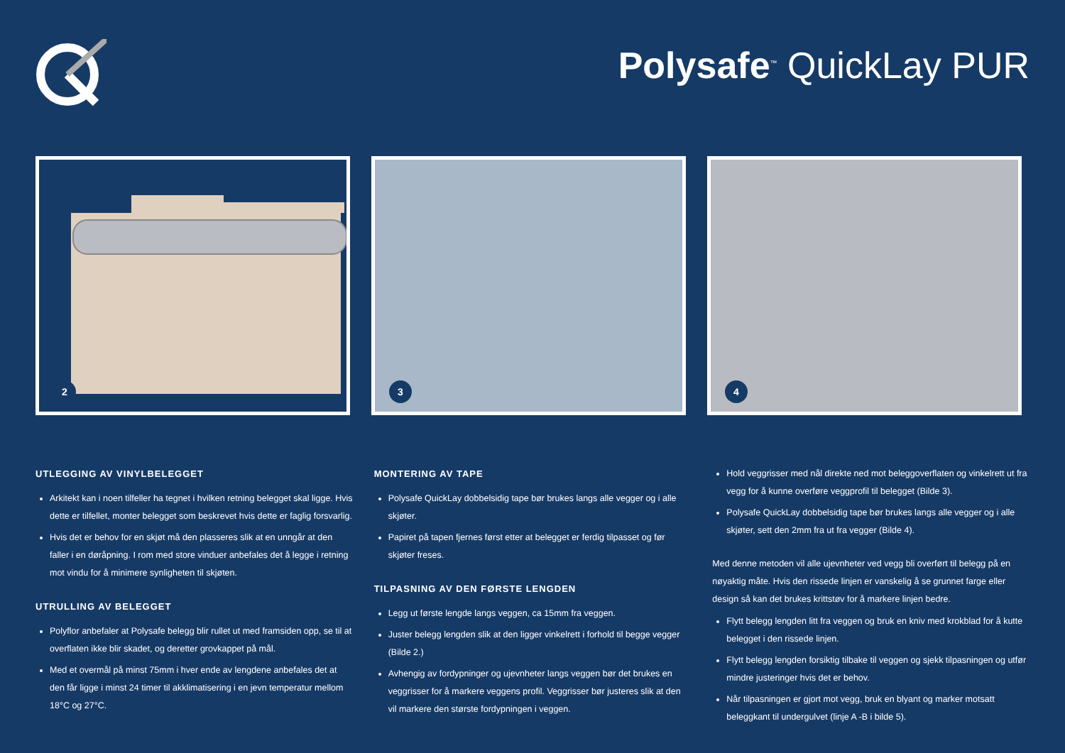Polysafe<sup>™</sup> QuickLay PUR
2
3
4
UTLEGGING AV VINYLBELEGGET
Arkitekt kan i noen tilfeller ha tegnet i hvilken retning belegget skal ligge. Hvis dette er tilfellet, monter belegget som beskrevet hvis dette er faglig forsvarlig.
Hvis det er behov for en skjøt må den plasseres slik at en unngår at den faller i en døråpning. I rom med store vinduer anbefales det å legge i retning mot vindu for å minimere synligheten til skjøten.
UTRULLING AV BELEGGET
Polyflor anbefaler at Polysafe belegg blir rullet ut med framsiden opp, se til at overflaten ikke blir skadet, og deretter grovkappet på mål.
Med et overmål på minst 75mm i hver ende av lengdene anbefales det at den får ligge i minst 24 timer til akklimatisering i en jevn temperatur mellom 18°C og 27°C.
MONTERING AV TAPE
Polysafe QuickLay dobbelsidig tape bør brukes langs alle vegger og i alle skjøter.
Papiret på tapen fjernes først etter at belegget er ferdig tilpasset og før skjøter freses.
TILPASNING AV DEN FØRSTE LENGDEN
Legg ut første lengde langs veggen, ca 15mm fra veggen.
Juster belegg lengden slik at den ligger vinkelrett i forhold til begge vegger (Bilde 2.)
Avhengig av fordypninger og ujevnheter langs veggen bør det brukes en veggrisser for å markere veggens profil. Veggrisser bør justeres slik at den vil markere den største fordypningen i veggen.
Hold veggrisser med nål direkte ned mot beleggoverflaten og vinkelrett ut fra vegg for å kunne overføre veggprofil til belegget (Bilde 3).
Polysafe QuickLay dobbelsidig tape bør brukes langs alle vegger og i alle skjøter, sett den 2mm fra ut fra vegger (Bilde 4).
Med denne metoden vil alle ujevnheter ved vegg bli overført til belegg på en nøyaktig måte. Hvis den rissede linjen er vanskelig å se grunnet farge eller design så kan det brukes krittstøv for å markere linjen bedre.
Flytt belegg lengden litt fra veggen og bruk en kniv med krokblad for å kutte belegget i den rissede linjen.
Flytt belegg lengden forsiktig tilbake til veggen og sjekk tilpasningen og utfør mindre justeringer hvis det er behov.
Når tilpasningen er gjort mot vegg, bruk en blyant og marker motsatt beleggkant til undergulvet (linje A -B i bilde 5).